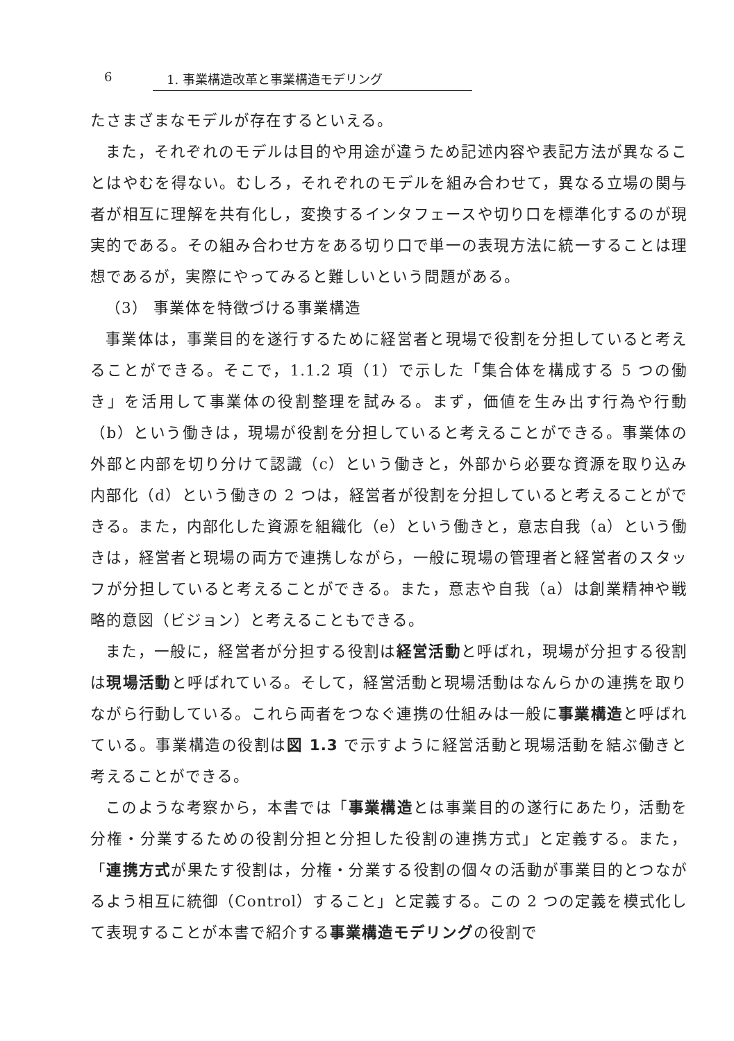6 1. 事業構造改革と事業構造モデリング
たさまざまなモデルが存在するといえる。
また，それぞれのモデルは目的や用途が違うため記述内容や表記方法が異なることはやむを得ない。むしろ，それぞれのモデルを組み合わせて，異なる立場の関与者が相互に理解を共有化し，変換するインタフェースや切り口を標準化するのが現実的である。その組み合わせ方をある切り口で単一の表現方法に統一することは理想であるが，実際にやってみると難しいという問題がある。
（3） 事業体を特徴づける事業構造
事業体は，事業目的を遂行するために経営者と現場で役割を分担していると考えることができる。そこで，1.1.2 項（1）で示した「集合体を構成する 5 つの働き」を活用して事業体の役割整理を試みる。まず，価値を生み出す行為や行動（b）という働きは，現場が役割を分担していると考えることができる。事業体の外部と内部を切り分けて認識（c）という働きと，外部から必要な資源を取り込み内部化（d）という働きの 2 つは，経営者が役割を分担していると考えることができる。また，内部化した資源を組織化（e）という働きと，意志自我（a）という働きは，経営者と現場の両方で連携しながら，一般に現場の管理者と経営者のスタッフが分担していると考えることができる。また，意志や自我（a）は創業精神や戦略的意図（ビジョン）と考えることもできる。
また，一般に，経営者が分担する役割は経営活動と呼ばれ，現場が分担する役割は現場活動と呼ばれている。そして，経営活動と現場活動はなんらかの連携を取りながら行動している。これら両者をつなぐ連携の仕組みは一般に事業構造と呼ばれている。事業構造の役割は図 1.3 で示すように経営活動と現場活動を結ぶ働きと考えることができる。
このような考察から，本書では「事業構造とは事業目的の遂行にあたり，活動を分権・分業するための役割分担と分担した役割の連携方式」と定義する。また，「連携方式が果たす役割は，分権・分業する役割の個々の活動が事業目的とつながるよう相互に統御（Control）すること」と定義する。この 2 つの定義を模式化して表現することが本書で紹介する事業構造モデリングの役割で